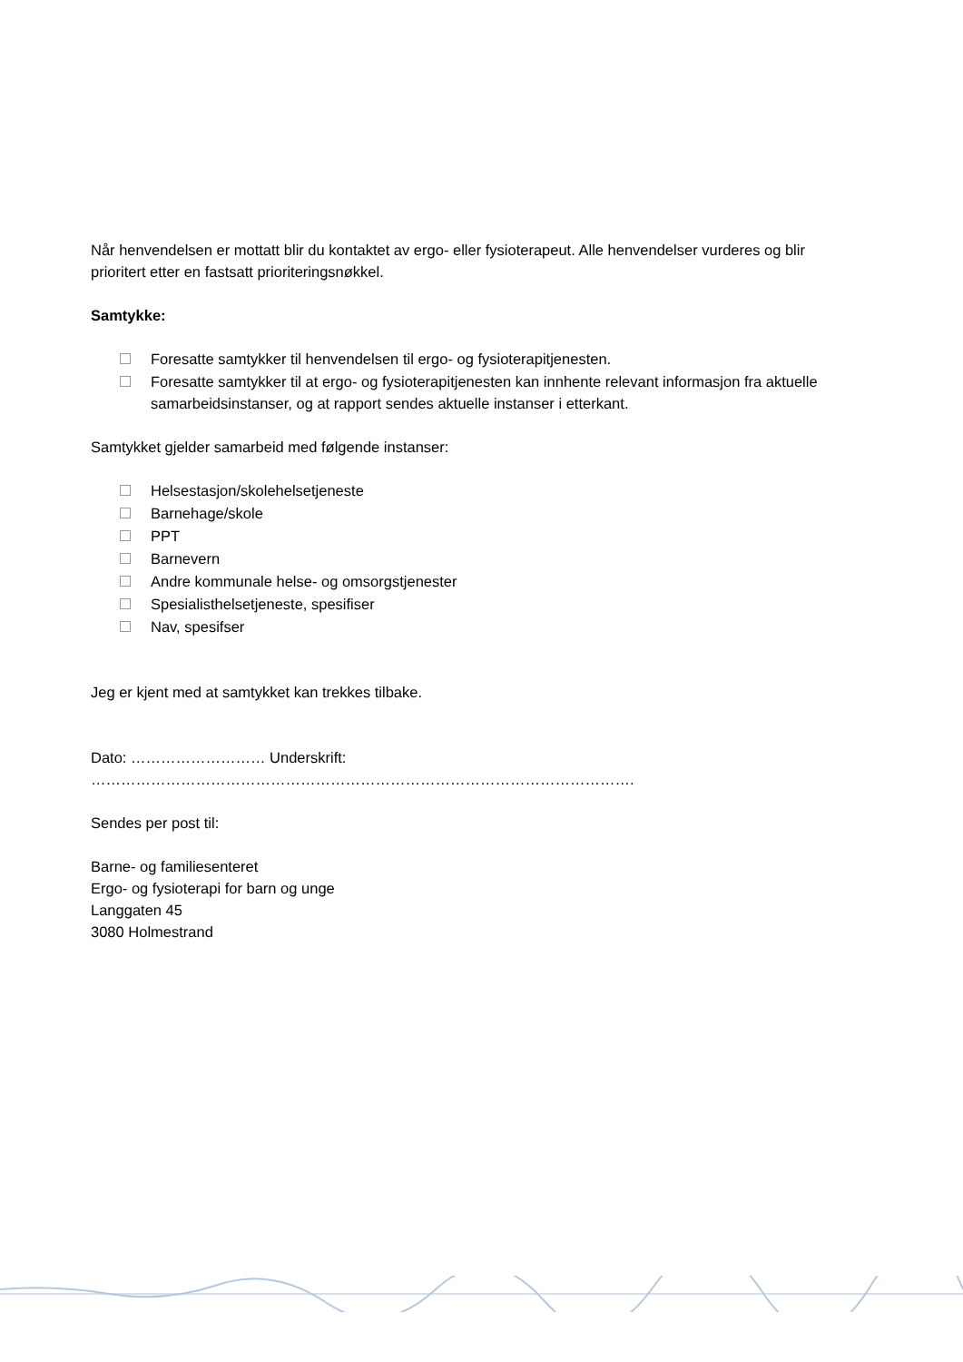Når henvendelsen er mottatt blir du kontaktet av ergo- eller fysioterapeut. Alle henvendelser vurderes og blir prioritert etter en fastsatt prioriteringsnøkkel.
Samtykke:
Foresatte samtykker til henvendelsen til ergo- og fysioterapitjenesten.
Foresatte samtykker til at ergo- og fysioterapitjenesten kan innhente relevant informasjon fra aktuelle samarbeidsinstanser, og at rapport sendes aktuelle instanser i etterkant.
Samtykket gjelder samarbeid med følgende instanser:
Helsestasjon/skolehelsetjeneste
Barnehage/skole
PPT
Barnevern
Andre kommunale helse- og omsorgstjenester
Spesialisthelsetjeneste, spesifiser
Nav, spesifser
Jeg er kjent med at samtykket kan trekkes tilbake.
Dato: ……………………… Underskrift: ……………………………………………………………………………………………….
Sendes per post til:
Barne- og familiesenteret
Ergo- og fysioterapi for barn og unge
Langgaten 45
3080 Holmestrand